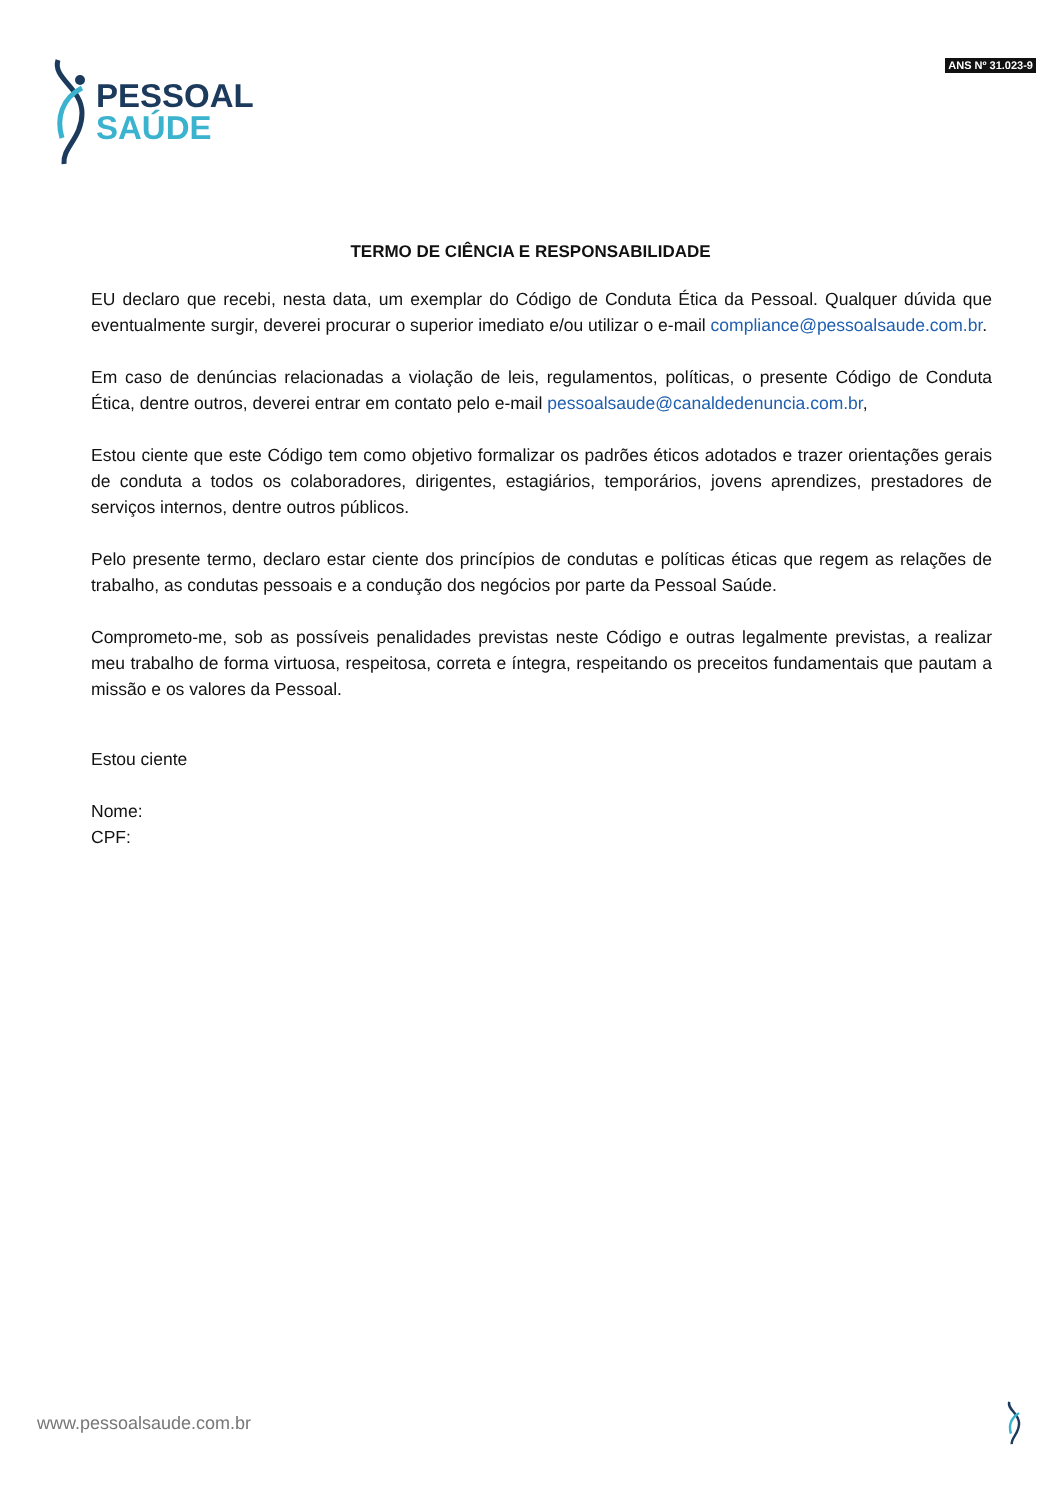PESSOAL
SAÚDE
ANS Nº 31.023-9
TERMO DE CIÊNCIA E RESPONSABILIDADE
EU declaro que recebi, nesta data, um exemplar do Código de Conduta Ética da Pessoal. Qualquer dúvida que eventualmente surgir, deverei procurar o superior imediato e/ou utilizar o e-mail compliance@pessoalsaude.com.br.
Em caso de denúncias relacionadas a violação de leis, regulamentos, políticas, o presente Código de Conduta Ética, dentre outros, deverei entrar em contato pelo e-mail pessoalsaude@canaldedenuncia.com.br,
Estou ciente que este Código tem como objetivo formalizar os padrões éticos adotados e trazer orientações gerais de conduta a todos os colaboradores, dirigentes, estagiários, temporários, jovens aprendizes, prestadores de serviços internos, dentre outros públicos.
Pelo presente termo, declaro estar ciente dos princípios de condutas e políticas éticas que regem as relações de trabalho, as condutas pessoais e a condução dos negócios por parte da Pessoal Saúde.
Comprometo-me, sob as possíveis penalidades previstas neste Código e outras legalmente previstas, a realizar meu trabalho de forma virtuosa, respeitosa, correta e íntegra, respeitando os preceitos fundamentais que pautam a missão e os valores da Pessoal.
Estou ciente
Nome:
CPF:
www.pessoalsaude.com.br